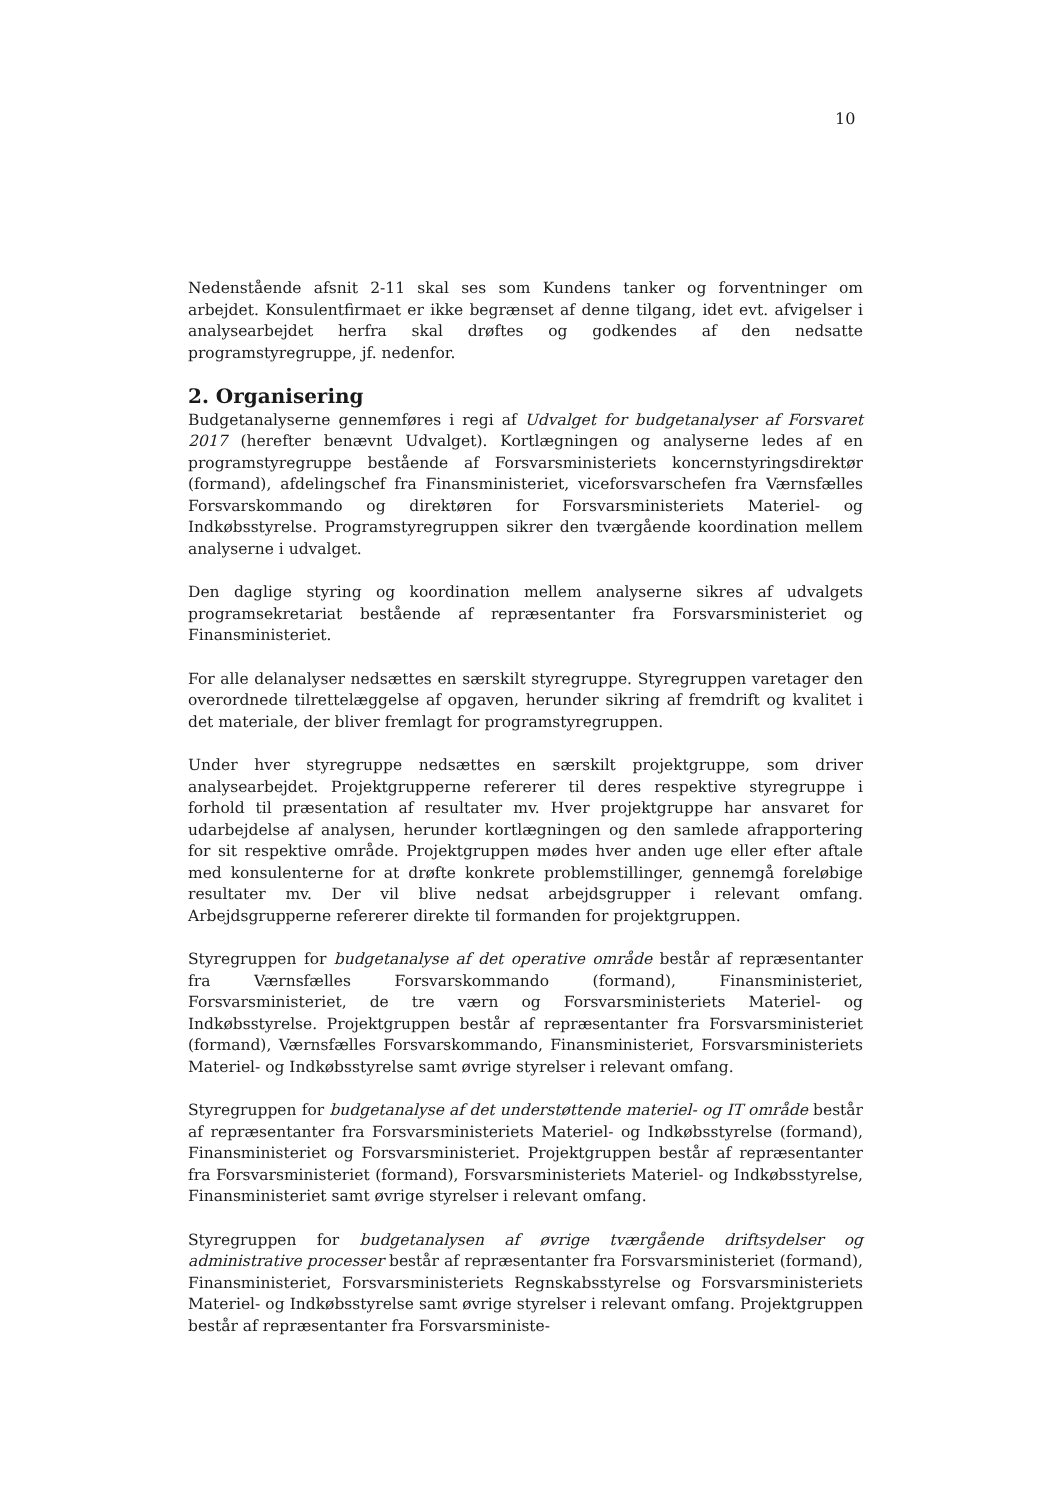10
Nedenstående afsnit 2-11 skal ses som Kundens tanker og forventninger om arbejdet. Konsulentfirmaet er ikke begrænset af denne tilgang, idet evt. afvigelser i analysearbejdet herfra skal drøftes og godkendes af den nedsatte programstyregruppe, jf. nedenfor.
2. Organisering
Budgetanalyserne gennemføres i regi af Udvalget for budgetanalyser af Forsvaret 2017 (herefter benævnt Udvalget). Kortlægningen og analyserne ledes af en programstyregruppe bestående af Forsvarsministeriets koncernstyringsdirektør (formand), afdelingschef fra Finansministeriet, viceforsvarschefen fra Værnsfælles Forsvarskommando og direktøren for Forsvarsministeriets Materiel- og Indkøbsstyrelse. Programstyregruppen sikrer den tværgående koordination mellem analyserne i udvalget.
Den daglige styring og koordination mellem analyserne sikres af udvalgets programsekretariat bestående af repræsentanter fra Forsvarsministeriet og Finansministeriet.
For alle delanalyser nedsættes en særskilt styregruppe. Styregruppen varetager den overordnede tilrettelæggelse af opgaven, herunder sikring af fremdrift og kvalitet i det materiale, der bliver fremlagt for programstyregruppen.
Under hver styregruppe nedsættes en særskilt projektgruppe, som driver analysearbejdet. Projektgrupperne refererer til deres respektive styregruppe i forhold til præsentation af resultater mv. Hver projektgruppe har ansvaret for udarbejdelse af analysen, herunder kortlægningen og den samlede afrapportering for sit respektive område. Projektgruppen mødes hver anden uge eller efter aftale med konsulenterne for at drøfte konkrete problemstillinger, gennemgå foreløbige resultater mv. Der vil blive nedsat arbejdsgrupper i relevant omfang. Arbejdsgrupperne refererer direkte til formanden for projektgruppen.
Styregruppen for budgetanalyse af det operative område består af repræsentanter fra Værnsfælles Forsvarskommando (formand), Finansministeriet, Forsvarsministeriet, de tre værn og Forsvarsministeriets Materiel- og Indkøbsstyrelse. Projektgruppen består af repræsentanter fra Forsvarsministeriet (formand), Værnsfælles Forsvarskommando, Finansministeriet, Forsvarsministeriets Materiel- og Indkøbsstyrelse samt øvrige styrelser i relevant omfang.
Styregruppen for budgetanalyse af det understøttende materiel- og IT område består af repræsentanter fra Forsvarsministeriets Materiel- og Indkøbsstyrelse (formand), Finansministeriet og Forsvarsministeriet. Projektgruppen består af repræsentanter fra Forsvarsministeriet (formand), Forsvarsministeriets Materiel- og Indkøbsstyrelse, Finansministeriet samt øvrige styrelser i relevant omfang.
Styregruppen for budgetanalysen af øvrige tværgående driftsydelser og administrative processer består af repræsentanter fra Forsvarsministeriet (formand), Finansministeriet, Forsvarsministeriets Regnskabsstyrelse og Forsvarsministeriets Materiel- og Indkøbsstyrelse samt øvrige styrelser i relevant omfang. Projektgruppen består af repræsentanter fra Forsvarsministe-